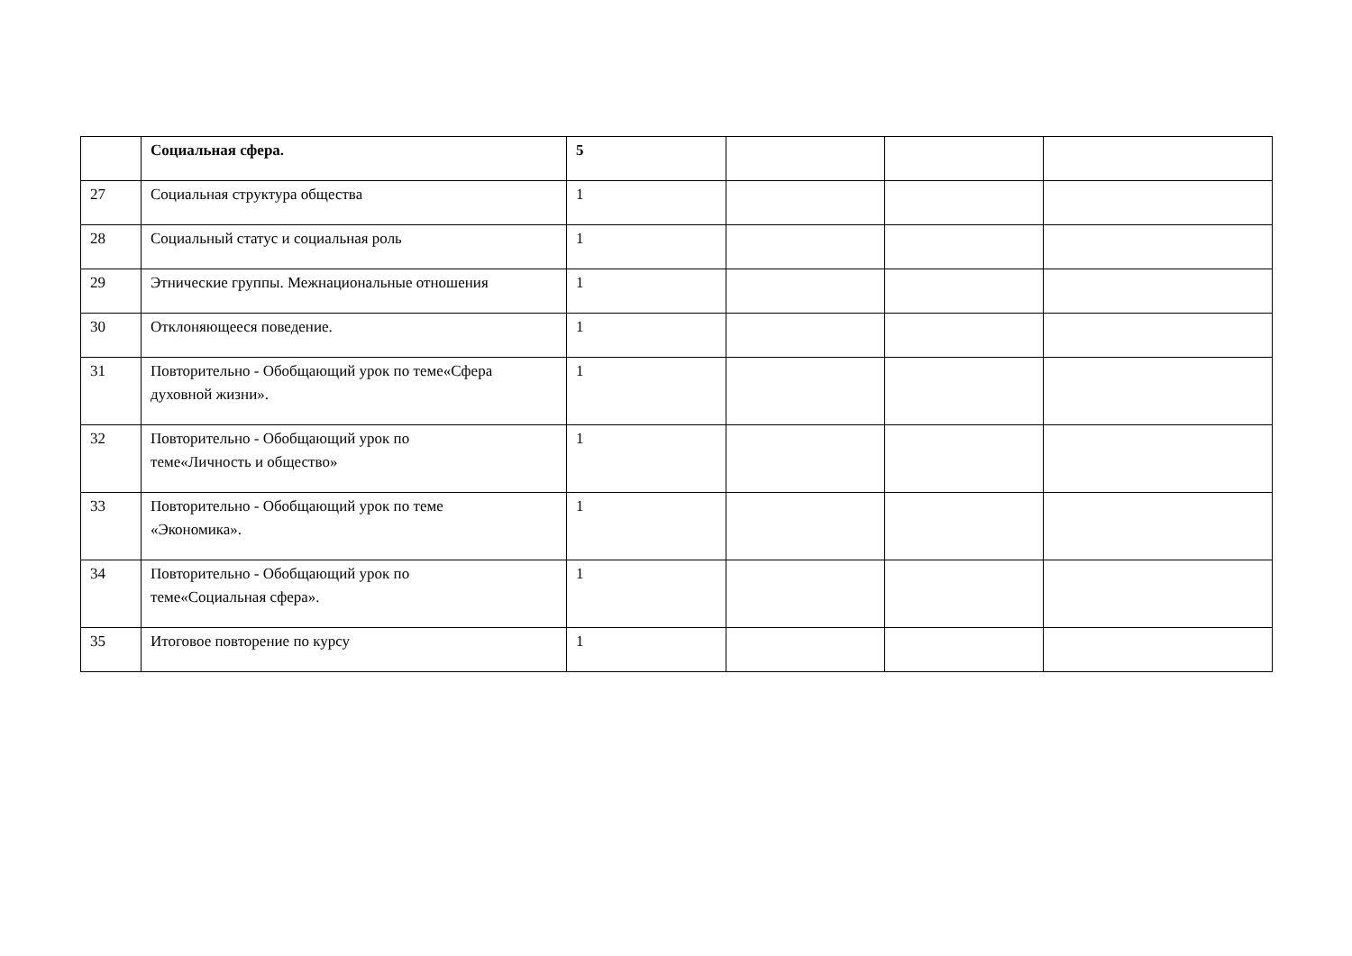| | Социальная сфера. | 5 | | | |
| 27 | Социальная структура общества | 1 | | | |
| 28 | Социальный статус и социальная роль | 1 | | | |
| 29 | Этнические группы. Межнациональные отношения | 1 | | | |
| 30 | Отклоняющееся поведение. | 1 | | | |
| 31 | Повторительно - Обобщающий урок по теме«Сфера духовной жизни». | 1 | | | |
| 32 | Повторительно - Обобщающий урок по теме«Личность и общество» | 1 | | | |
| 33 | Повторительно - Обобщающий урок по теме «Экономика». | 1 | | | |
| 34 | Повторительно - Обобщающий урок по теме«Социальная сфера». | 1 | | | |
| 35 | Итоговое повторение по курсу | 1 | | | |